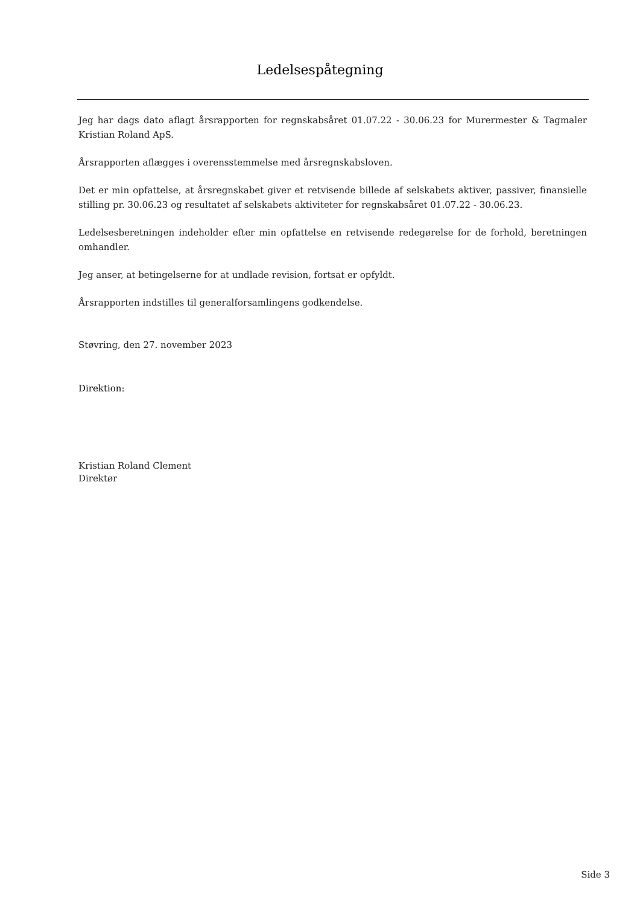Ledelsespåtegning
Jeg har dags dato aflagt årsrapporten for regnskabsåret 01.07.22 - 30.06.23 for Murermester & Tagmaler Kristian Roland ApS.
Årsrapporten aflægges i overensstemmelse med årsregnskabsloven.
Det er min opfattelse, at årsregnskabet giver et retvisende billede af selskabets aktiver, passiver, finansielle stilling pr. 30.06.23 og resultatet af selskabets aktiviteter for regnskabsåret 01.07.22 - 30.06.23.
Ledelsesberetningen indeholder efter min opfattelse en retvisende redegørelse for de forhold, beretningen omhandler.
Jeg anser, at betingelserne for at undlade revision, fortsat er opfyldt.
Årsrapporten indstilles til generalforsamlingens godkendelse.
Støvring, den 27. november 2023
Direktion:
Kristian Roland Clement
Direktør
Side 3